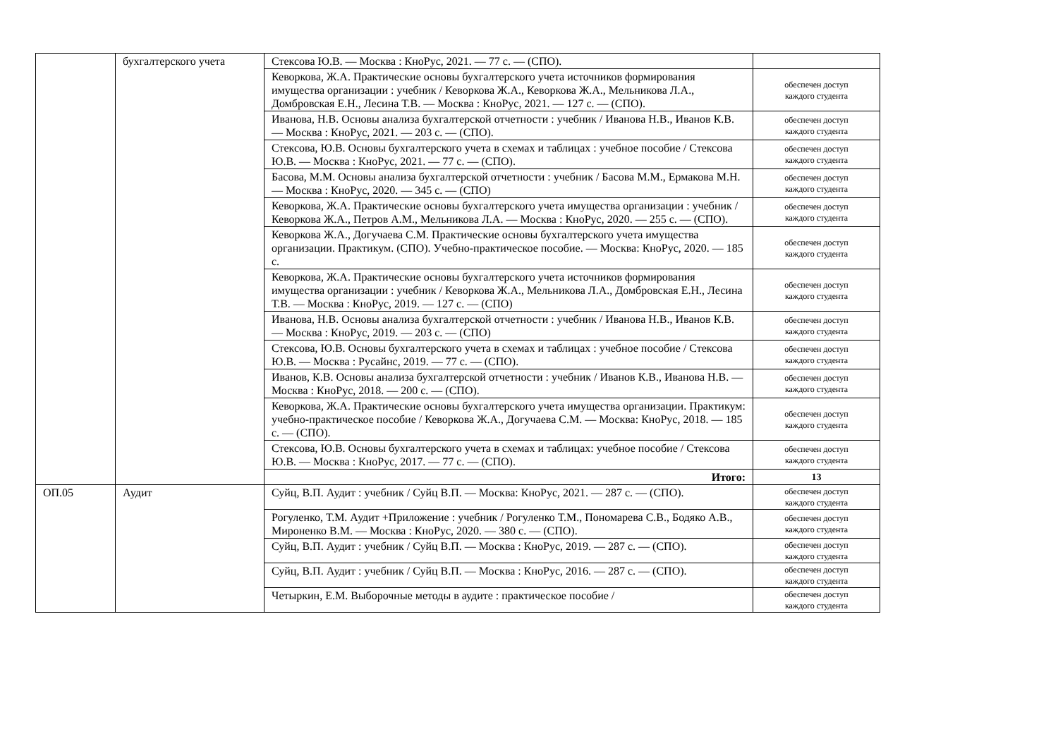| | бухгалтерского учета | Стексова Ю.В. — Москва : КноРус, 2021. — 77 с. — (СПО). | |
| | | Кеворкова, Ж.А. Практические основы бухгалтерского учета источников формирования имущества организации : учебник / Кеворкова Ж.А., Кеворкова Ж.А., Мельникова Л.А., Домбровская Е.Н., Лесина Т.В. — Москва : КноРус, 2021. — 127 с. — (СПО). | обеспечен доступ каждого студента |
| | | Иванова, Н.В. Основы анализа бухгалтерской отчетности : учебник / Иванова Н.В., Иванов К.В. — Москва : КноРус, 2021. — 203 с. — (СПО). | обеспечен доступ каждого студента |
| | | Стексова, Ю.В. Основы бухгалтерского учета в схемах и таблицах : учебное пособие / Стексова Ю.В. — Москва : КноРус, 2021. — 77 с. — (СПО). | обеспечен доступ каждого студента |
| | | Басова, М.М. Основы анализа бухгалтерской отчетности : учебник / Басова М.М., Ермакова М.Н. — Москва : КноРус, 2020. — 345 с. — (СПО) | обеспечен доступ каждого студента |
| | | Кеворкова, Ж.А. Практические основы бухгалтерского учета имущества организации : учебник / Кеворкова Ж.А., Петров А.М., Мельникова Л.А. — Москва : КноРус, 2020. — 255 с. — (СПО). | обеспечен доступ каждого студента |
| | | Кеворкова Ж.А., Догучаева С.М. Практические основы бухгалтерского учета имущества организации. Практикум. (СПО). Учебно-практическое пособие. — Москва: КноРус, 2020. — 185 с. | обеспечен доступ каждого студента |
| | | Кеворкова, Ж.А. Практические основы бухгалтерского учета источников формирования имущества организации : учебник / Кеворкова Ж.А., Мельникова Л.А., Домбровская Е.Н., Лесина Т.В. — Москва : КноРус, 2019. — 127 с. — (СПО) | обеспечен доступ каждого студента |
| | | Иванова, Н.В. Основы анализа бухгалтерской отчетности : учебник / Иванова Н.В., Иванов К.В. — Москва : КноРус, 2019. — 203 с. — (СПО) | обеспечен доступ каждого студента |
| | | Стексова, Ю.В. Основы бухгалтерского учета в схемах и таблицах : учебное пособие / Стексова Ю.В. — Москва : Русайнс, 2019. — 77 с. — (СПО). | обеспечен доступ каждого студента |
| | | Иванов, К.В. Основы анализа бухгалтерской отчетности : учебник / Иванов К.В., Иванова Н.В. — Москва : КноРус, 2018. — 200 с. — (СПО). | обеспечен доступ каждого студента |
| | | Кеворкова, Ж.А. Практические основы бухгалтерского учета имущества организации. Практикум: учебно-практическое пособие / Кеворкова Ж.А., Догучаева С.М. — Москва: КноРус, 2018. — 185 с. — (СПО). | обеспечен доступ каждого студента |
| | | Стексова, Ю.В. Основы бухгалтерского учета в схемах и таблицах: учебное пособие / Стексова Ю.В. — Москва : КноРус, 2017. — 77 с. — (СПО). | обеспечен доступ каждого студента |
| | | Итого: | 13 |
| ОП.05 | Аудит | Суйц, В.П. Аудит : учебник / Суйц В.П. — Москва: КноРус, 2021. — 287 с. — (СПО). | обеспечен доступ каждого студента |
| | | Рогуленко, Т.М. Аудит +Приложение : учебник / Рогуленко Т.М., Пономарева С.В., Бодяко А.В., Мироненко В.М. — Москва : КноРус, 2020. — 380 с. — (СПО). | обеспечен доступ каждого студента |
| | | Суйц, В.П. Аудит : учебник / Суйц В.П. — Москва : КноРус, 2019. — 287 с. — (СПО). | обеспечен доступ каждого студента |
| | | Суйц, В.П. Аудит : учебник / Суйц В.П. — Москва : КноРус, 2016. — 287 с. — (СПО). | обеспечен доступ каждого студента |
| | | Четыркин, Е.М. Выборочные методы в аудите : практическое пособие / | обеспечен доступ каждого студента |